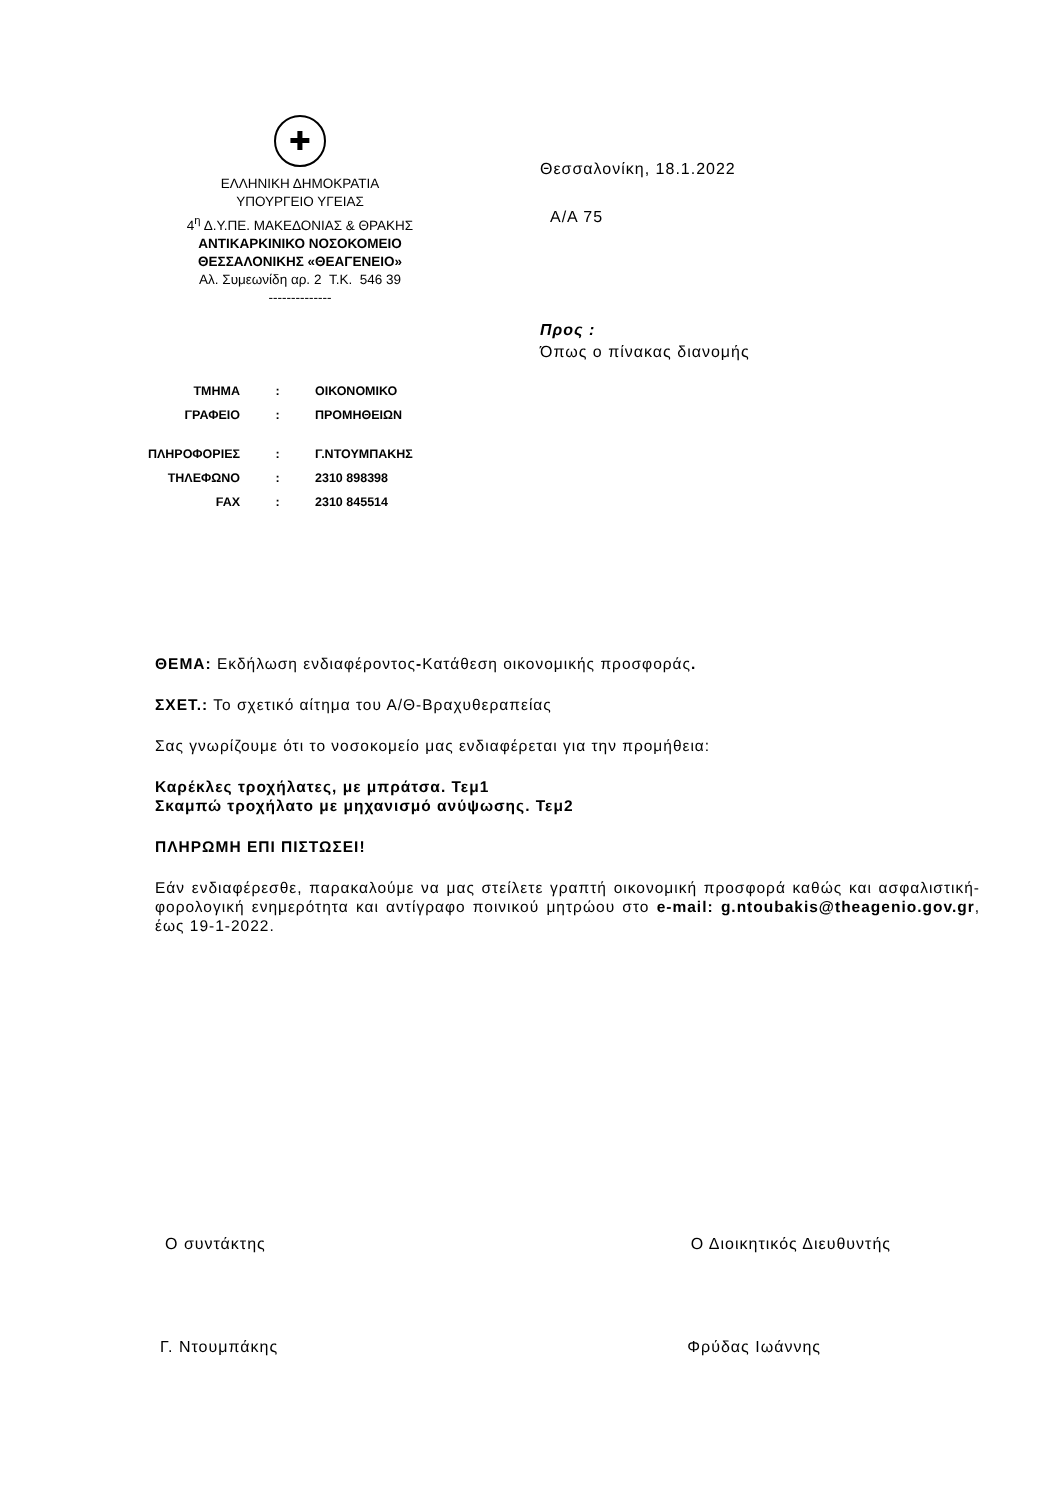✚
ΕΛΛΗΝΙΚΗ ΔΗΜΟΚΡΑΤΙΑ
ΥΠΟΥΡΓΕΙΟ ΥΓΕΙΑΣ
4<sup>η</sup> Δ.Υ.ΠΕ. ΜΑΚΕΔΟΝΙΑΣ & ΘΡΑΚΗΣ
ΑΝΤΙΚΑΡΚΙΝΙΚΟ ΝΟΣΟΚΟΜΕΙΟ
ΘΕΣΣΑΛΟΝΙΚΗΣ «ΘΕΑΓΕΝΕΙΟ»
Αλ. Συμεωνίδη αρ. 2 Τ.Κ. 546 39
--------------
Θεσσαλονίκη, 18.1.2022
Α/Α 75
Προς :
Όπως ο πίνακας διανομής
| ΤΜΗΜΑ | : | ΟΙΚΟΝΟΜΙΚΟ |
| ΓΡΑΦΕΙΟ | : | ΠΡΟΜΗΘΕΙΩΝ |
| ΠΛΗΡΟΦΟΡΙΕΣ | : | Γ.ΝΤΟΥΜΠΑΚΗΣ |
| ΤΗΛΕΦΩΝΟ | : | 2310 898398 |
| FAX | : | 2310 845514 |
ΘΕΜΑ: Εκδήλωση ενδιαφέροντος-Κατάθεση οικονομικής προσφοράς.
ΣΧΕΤ.: Το σχετικό αίτημα του Α/Θ-Βραχυθεραπείας
Σας γνωρίζουμε ότι το νοσοκομείο μας ενδιαφέρεται για την προμήθεια:
Καρέκλες τροχήλατες, με μπράτσα. Τεμ1
Σκαμπώ τροχήλατο με μηχανισμό ανύψωσης. Τεμ2
ΠΛΗΡΩΜΗ ΕΠΙ ΠΙΣΤΩΣΕΙ!
Εάν ενδιαφέρεσθε, παρακαλούμε να μας στείλετε γραπτή οικονομική προσφορά καθώς και ασφαλιστική-φορολογική ενημερότητα και αντίγραφο ποινικού μητρώου στο e-mail: g.ntoubakis@theagenio.gov.gr, έως 19-1-2022.
Ο συντάκτης Ο Διοικητικός Διευθυντής
Γ. Ντουμπάκης Φρύδας Ιωάννης